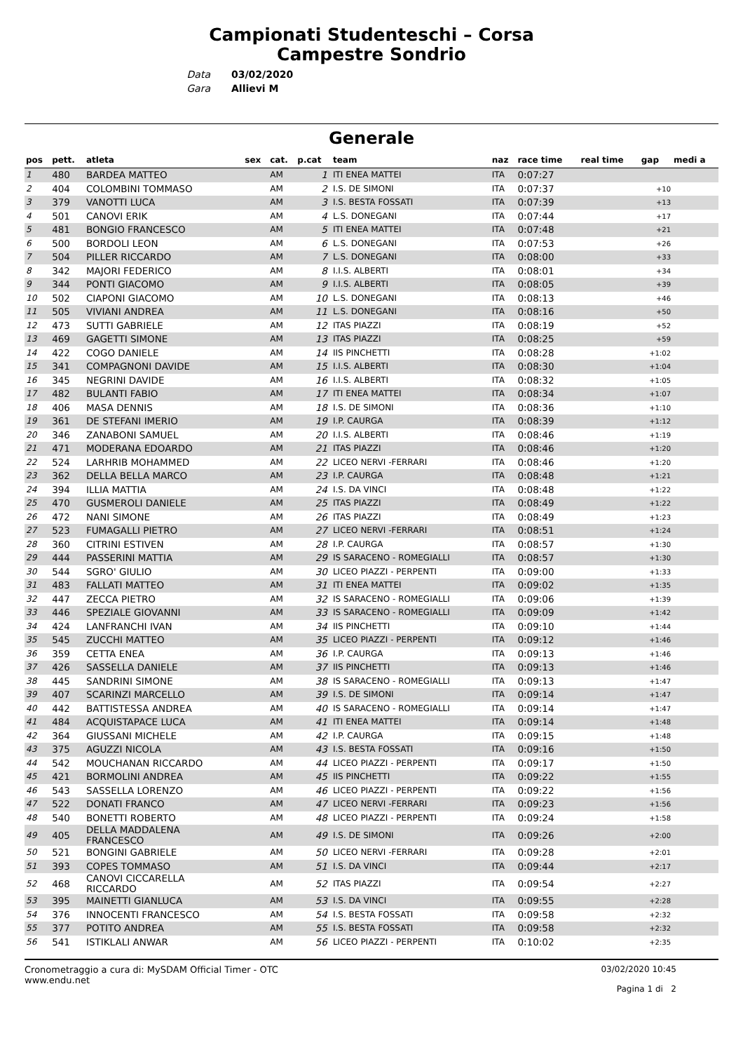Campionati Studenteschi – Corsa
Campestre Sondrio
Data
Gara
03/02/2020
Allievi M
Generale
| pos | pett. | atleta | sex | cat. | p.cat | team | naz | race time | real time | gap | medi a |
| --- | --- | --- | --- | --- | --- | --- | --- | --- | --- | --- | --- |
| 1 | 480 | BARDEA MATTEO | | AM | 1 | ITI ENEA MATTEI | ITA | 0:07:27 | | | |
| 2 | 404 | COLOMBINI TOMMASO | | AM | 2 | I.S. DE SIMONI | ITA | 0:07:37 | | +10 | |
| 3 | 379 | VANOTTI LUCA | | AM | 3 | I.S. BESTA FOSSATI | ITA | 0:07:39 | | +13 | |
| 4 | 501 | CANOVI ERIK | | AM | 4 | L.S. DONEGANI | ITA | 0:07:44 | | +17 | |
| 5 | 481 | BONGIO FRANCESCO | | AM | 5 | ITI ENEA MATTEI | ITA | 0:07:48 | | +21 | |
| 6 | 500 | BORDOLI LEON | | AM | 6 | L.S. DONEGANI | ITA | 0:07:53 | | +26 | |
| 7 | 504 | PILLER RICCARDO | | AM | 7 | L.S. DONEGANI | ITA | 0:08:00 | | +33 | |
| 8 | 342 | MAJORI FEDERICO | | AM | 8 | I.I.S. ALBERTI | ITA | 0:08:01 | | +34 | |
| 9 | 344 | PONTI GIACOMO | | AM | 9 | I.I.S. ALBERTI | ITA | 0:08:05 | | +39 | |
| 10 | 502 | CIAPONI GIACOMO | | AM | 10 | L.S. DONEGANI | ITA | 0:08:13 | | +46 | |
| 11 | 505 | VIVIANI ANDREA | | AM | 11 | L.S. DONEGANI | ITA | 0:08:16 | | +50 | |
| 12 | 473 | SUTTI GABRIELE | | AM | 12 | ITAS PIAZZI | ITA | 0:08:19 | | +52 | |
| 13 | 469 | GAGETTI SIMONE | | AM | 13 | ITAS PIAZZI | ITA | 0:08:25 | | +59 | |
| 14 | 422 | COGO DANIELE | | AM | 14 | IIS PINCHETTI | ITA | 0:08:28 | | +1:02 | |
| 15 | 341 | COMPAGNONI DAVIDE | | AM | 15 | I.I.S. ALBERTI | ITA | 0:08:30 | | +1:04 | |
| 16 | 345 | NEGRINI DAVIDE | | AM | 16 | I.I.S. ALBERTI | ITA | 0:08:32 | | +1:05 | |
| 17 | 482 | BULANTI FABIO | | AM | 17 | ITI ENEA MATTEI | ITA | 0:08:34 | | +1:07 | |
| 18 | 406 | MASA DENNIS | | AM | 18 | I.S. DE SIMONI | ITA | 0:08:36 | | +1:10 | |
| 19 | 361 | DE STEFANI IMERIO | | AM | 19 | I.P. CAURGA | ITA | 0:08:39 | | +1:12 | |
| 20 | 346 | ZANABONI SAMUEL | | AM | 20 | I.I.S. ALBERTI | ITA | 0:08:46 | | +1:19 | |
| 21 | 471 | MODERANA EDOARDO | | AM | 21 | ITAS PIAZZI | ITA | 0:08:46 | | +1:20 | |
| 22 | 524 | LARHRIB MOHAMMED | | AM | 22 | LICEO NERVI -FERRARI | ITA | 0:08:46 | | +1:20 | |
| 23 | 362 | DELLA BELLA MARCO | | AM | 23 | I.P. CAURGA | ITA | 0:08:48 | | +1:21 | |
| 24 | 394 | ILLIA MATTIA | | AM | 24 | I.S. DA VINCI | ITA | 0:08:48 | | +1:22 | |
| 25 | 470 | GUSMEROLI DANIELE | | AM | 25 | ITAS PIAZZI | ITA | 0:08:49 | | +1:22 | |
| 26 | 472 | NANI SIMONE | | AM | 26 | ITAS PIAZZI | ITA | 0:08:49 | | +1:23 | |
| 27 | 523 | FUMAGALLI PIETRO | | AM | 27 | LICEO NERVI -FERRARI | ITA | 0:08:51 | | +1:24 | |
| 28 | 360 | CITRINI ESTIVEN | | AM | 28 | I.P. CAURGA | ITA | 0:08:57 | | +1:30 | |
| 29 | 444 | PASSERINI MATTIA | | AM | 29 | IS SARACENO - ROMEGIALLI | ITA | 0:08:57 | | +1:30 | |
| 30 | 544 | SGRO' GIULIO | | AM | 30 | LICEO PIAZZI - PERPENTI | ITA | 0:09:00 | | +1:33 | |
| 31 | 483 | FALLATI MATTEO | | AM | 31 | ITI ENEA MATTEI | ITA | 0:09:02 | | +1:35 | |
| 32 | 447 | ZECCA PIETRO | | AM | 32 | IS SARACENO - ROMEGIALLI | ITA | 0:09:06 | | +1:39 | |
| 33 | 446 | SPEZIALE GIOVANNI | | AM | 33 | IS SARACENO - ROMEGIALLI | ITA | 0:09:09 | | +1:42 | |
| 34 | 424 | LANFRANCHI IVAN | | AM | 34 | IIS PINCHETTI | ITA | 0:09:10 | | +1:44 | |
| 35 | 545 | ZUCCHI MATTEO | | AM | 35 | LICEO PIAZZI - PERPENTI | ITA | 0:09:12 | | +1:46 | |
| 36 | 359 | CETTA ENEA | | AM | 36 | I.P. CAURGA | ITA | 0:09:13 | | +1:46 | |
| 37 | 426 | SASSELLA DANIELE | | AM | 37 | IIS PINCHETTI | ITA | 0:09:13 | | +1:46 | |
| 38 | 445 | SANDRINI SIMONE | | AM | 38 | IS SARACENO - ROMEGIALLI | ITA | 0:09:13 | | +1:47 | |
| 39 | 407 | SCARINZI MARCELLO | | AM | 39 | I.S. DE SIMONI | ITA | 0:09:14 | | +1:47 | |
| 40 | 442 | BATTISTESSA ANDREA | | AM | 40 | IS SARACENO - ROMEGIALLI | ITA | 0:09:14 | | +1:47 | |
| 41 | 484 | ACQUISTAPACE LUCA | | AM | 41 | ITI ENEA MATTEI | ITA | 0:09:14 | | +1:48 | |
| 42 | 364 | GIUSSANI MICHELE | | AM | 42 | I.P. CAURGA | ITA | 0:09:15 | | +1:48 | |
| 43 | 375 | AGUZZI NICOLA | | AM | 43 | I.S. BESTA FOSSATI | ITA | 0:09:16 | | +1:50 | |
| 44 | 542 | MOUCHANAN RICCARDO | | AM | 44 | LICEO PIAZZI - PERPENTI | ITA | 0:09:17 | | +1:50 | |
| 45 | 421 | BORMOLINI ANDREA | | AM | 45 | IIS PINCHETTI | ITA | 0:09:22 | | +1:55 | |
| 46 | 543 | SASSELLA LORENZO | | AM | 46 | LICEO PIAZZI - PERPENTI | ITA | 0:09:22 | | +1:56 | |
| 47 | 522 | DONATI FRANCO | | AM | 47 | LICEO NERVI -FERRARI | ITA | 0:09:23 | | +1:56 | |
| 48 | 540 | BONETTI ROBERTO | | AM | 48 | LICEO PIAZZI - PERPENTI | ITA | 0:09:24 | | +1:58 | |
| 49 | 405 | DELLA MADDALENA FRANCESCO | | AM | 49 | I.S. DE SIMONI | ITA | 0:09:26 | | +2:00 | |
| 50 | 521 | BONGINI GABRIELE | | AM | 50 | LICEO NERVI -FERRARI | ITA | 0:09:28 | | +2:01 | |
| 51 | 393 | COPES TOMMASO | | AM | 51 | I.S. DA VINCI | ITA | 0:09:44 | | +2:17 | |
| 52 | 468 | CANOVI CICCARELLA RICCARDO | | AM | 52 | ITAS PIAZZI | ITA | 0:09:54 | | +2:27 | |
| 53 | 395 | MAINETTI GIANLUCA | | AM | 53 | I.S. DA VINCI | ITA | 0:09:55 | | +2:28 | |
| 54 | 376 | INNOCENTI FRANCESCO | | AM | 54 | I.S. BESTA FOSSATI | ITA | 0:09:58 | | +2:32 | |
| 55 | 377 | POTITO ANDREA | | AM | 55 | I.S. BESTA FOSSATI | ITA | 0:09:58 | | +2:32 | |
| 56 | 541 | ISTIKLALI ANWAR | | AM | 56 | LICEO PIAZZI - PERPENTI | ITA | 0:10:02 | | +2:35 | |
Cronometraggio a cura di: MySDAM Official Timer - OTC
www.endu.net
03/02/2020 10:45
Pagina 1 di 2